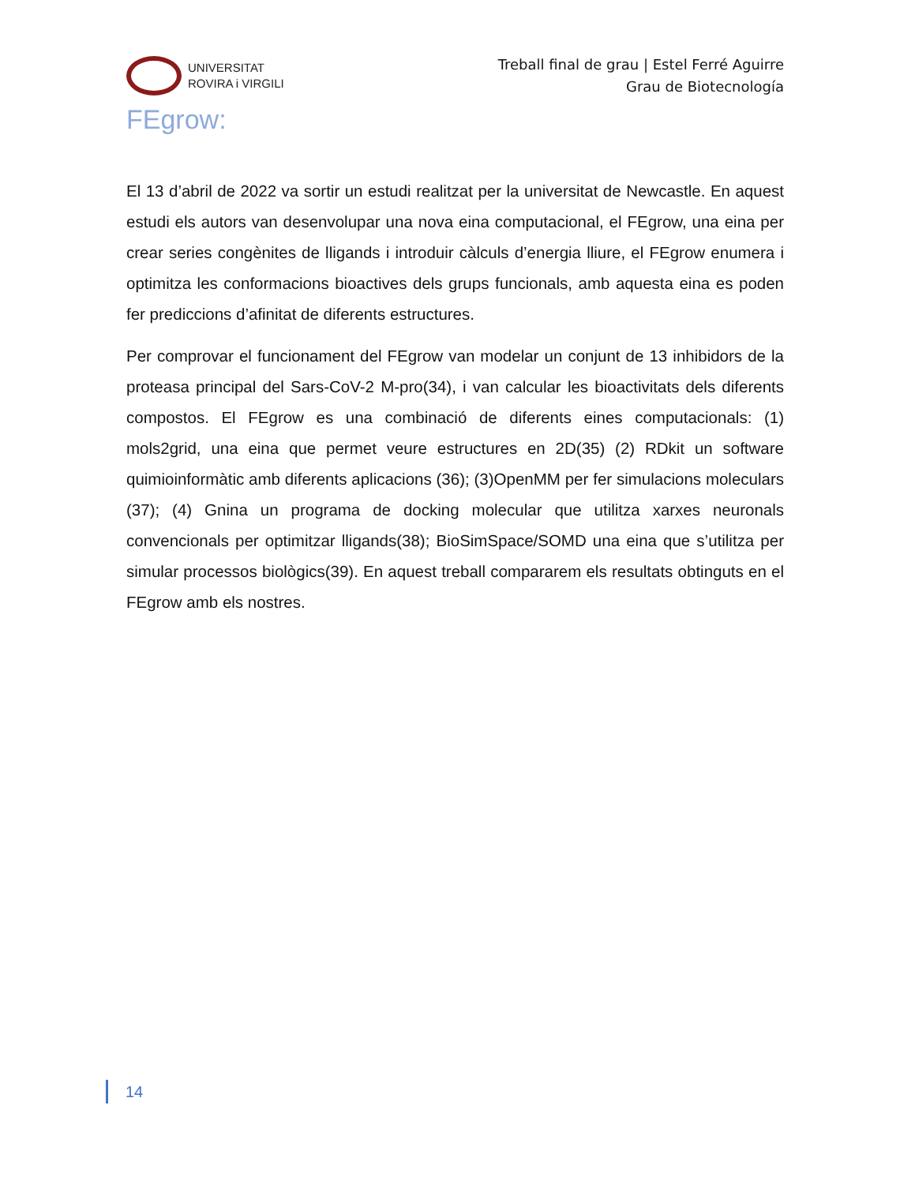UNIVERSITAT
ROVIRA i VIRGILI
Treball final de grau | Estel Ferré Aguirre
Grau de Biotecnología
FEgrow:
El 13 d’abril de 2022 va sortir un estudi realitzat per la universitat de Newcastle. En aquest estudi els autors van desenvolupar una nova eina computacional, el FEgrow, una eina per crear series congènites de lligands i introduir càlculs d’energia lliure, el FEgrow enumera i optimitza les conformacions bioactives dels grups funcionals, amb aquesta eina es poden fer prediccions d’afinitat de diferents estructures.
Per comprovar el funcionament del FEgrow van modelar un conjunt de 13 inhibidors de la proteasa principal del Sars-CoV-2 M-pro(34), i van calcular les bioactivitats dels diferents compostos. El FEgrow es una combinació de diferents eines computacionals: (1) mols2grid, una eina que permet veure estructures en 2D(35) (2) RDkit un software quimioinformàtic amb diferents aplicacions (36); (3)OpenMM per fer simulacions moleculars (37); (4) Gnina un programa de docking molecular que utilitza xarxes neuronals convencionals per optimitzar lligands(38); BioSimSpace/SOMD una eina que s’utilitza per simular processos biològics(39). En aquest treball compararem els resultats obtinguts en el FEgrow amb els nostres.
14